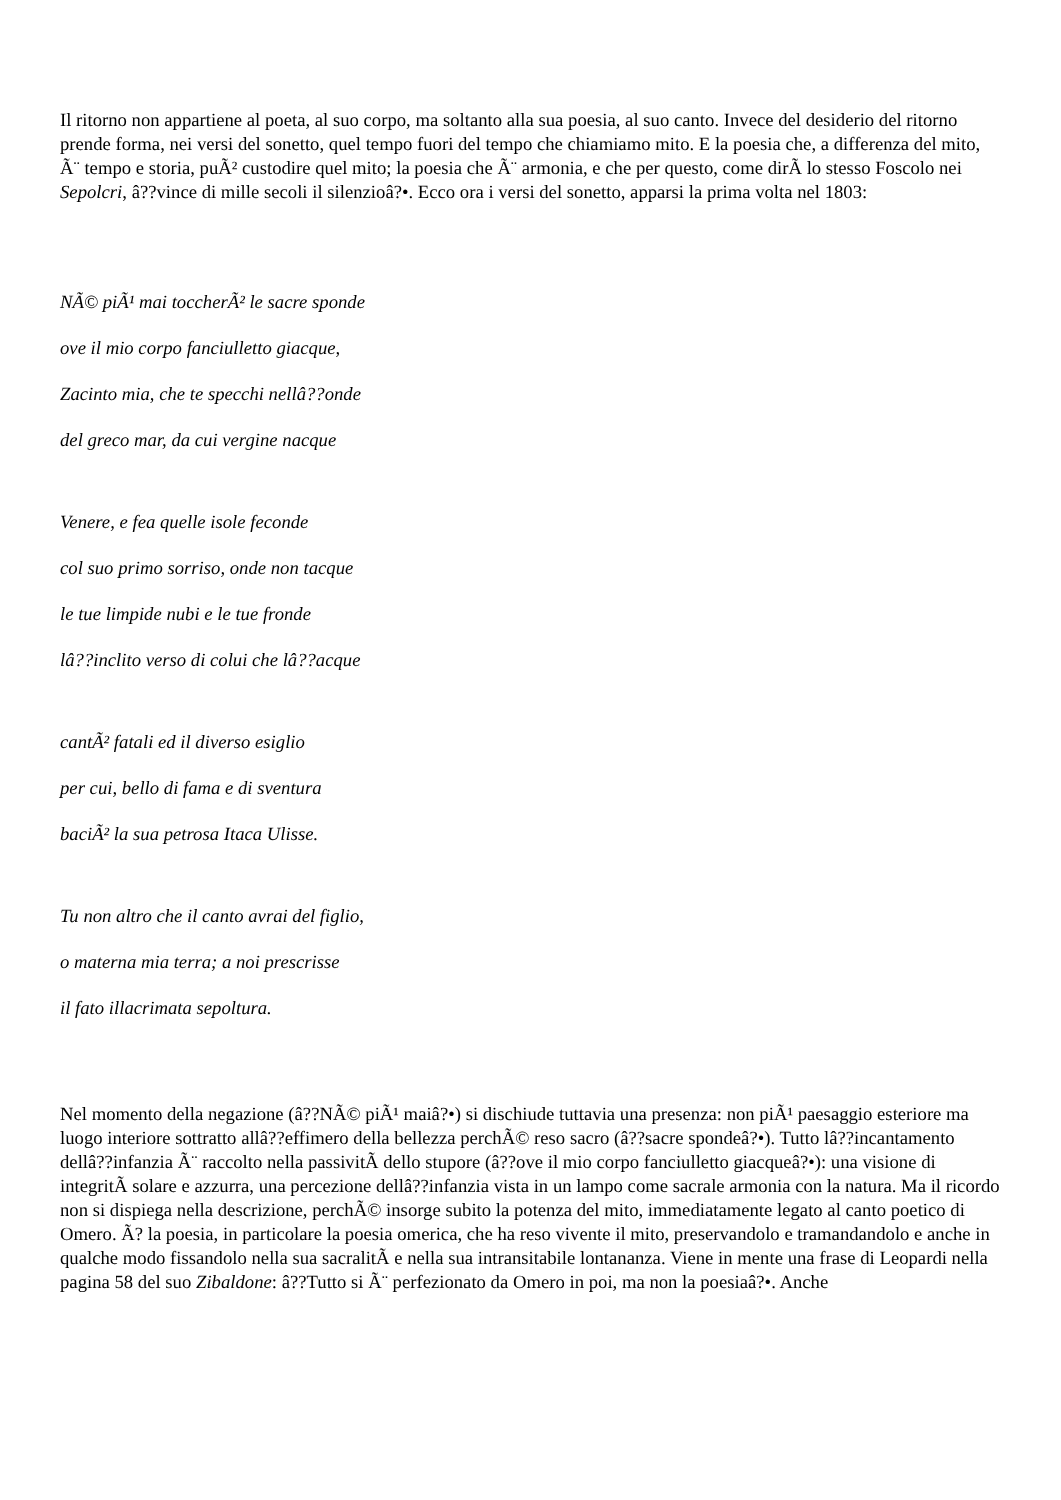Il ritorno non appartiene al poeta, al suo corpo, ma soltanto alla sua poesia, al suo canto. Invece del desiderio del ritorno prende forma, nei versi del sonetto, quel tempo fuori del tempo che chiamiamo mito. E la poesia che, a differenza del mito, Ã¨ tempo e storia, puÃ² custodire quel mito; la poesia che Ã¨ armonia, e che per questo, come dirÃ lo stesso Foscolo nei Sepolcri, â??vince di mille secoli il silenzioâ?•. Ecco ora i versi del sonetto, apparsi la prima volta nel 1803:
NÃ© piÃ¹ mai toccherÃ² le sacre sponde
ove il mio corpo fanciulletto giacque,
Zacinto mia, che te specchi nellâ??onde
del greco mar, da cui vergine nacque
Venere, e fea quelle isole feconde
col suo primo sorriso, onde non tacque
le tue limpide nubi e le tue fronde
lâ??inclito verso di colui che lâ??acque
cantÃ² fatali ed il diverso esiglio
per cui, bello di fama e di sventura
baciÃ² la sua petrosa Itaca Ulisse.
Tu non altro che il canto avrai del figlio,
o materna mia terra; a noi prescrisse
il fato illacrimata sepoltura.
Nel momento della negazione (â??NÃ© piÃ¹ maiâ?•) si dischiude tuttavia una presenza: non piÃ¹ paesaggio esteriore ma luogo interiore sottratto allâ??effimero della bellezza perchÃ© reso sacro (â??sacre spondeâ?•). Tutto lâ??incantamento dellâ??infanzia Ã¨ raccolto nella passivitÃ dello stupore (â??ove il mio corpo fanciulletto giacqueâ?•): una visione di integritÃ solare e azzurra, una percezione dellâ??infanzia vista in un lampo come sacrale armonia con la natura. Ma il ricordo non si dispiega nella descrizione, perchÃ© insorge subito la potenza del mito, immediatamente legato al canto poetico di Omero. Ã? la poesia, in particolare la poesia omerica, che ha reso vivente il mito, preservandolo e tramandandolo e anche in qualche modo fissandolo nella sua sacralitÃ e nella sua intransitabile lontananza. Viene in mente una frase di Leopardi nella pagina 58 del suo Zibaldone: â??Tutto si Ã¨ perfezionato da Omero in poi, ma non la poesiaâ?•. Anche